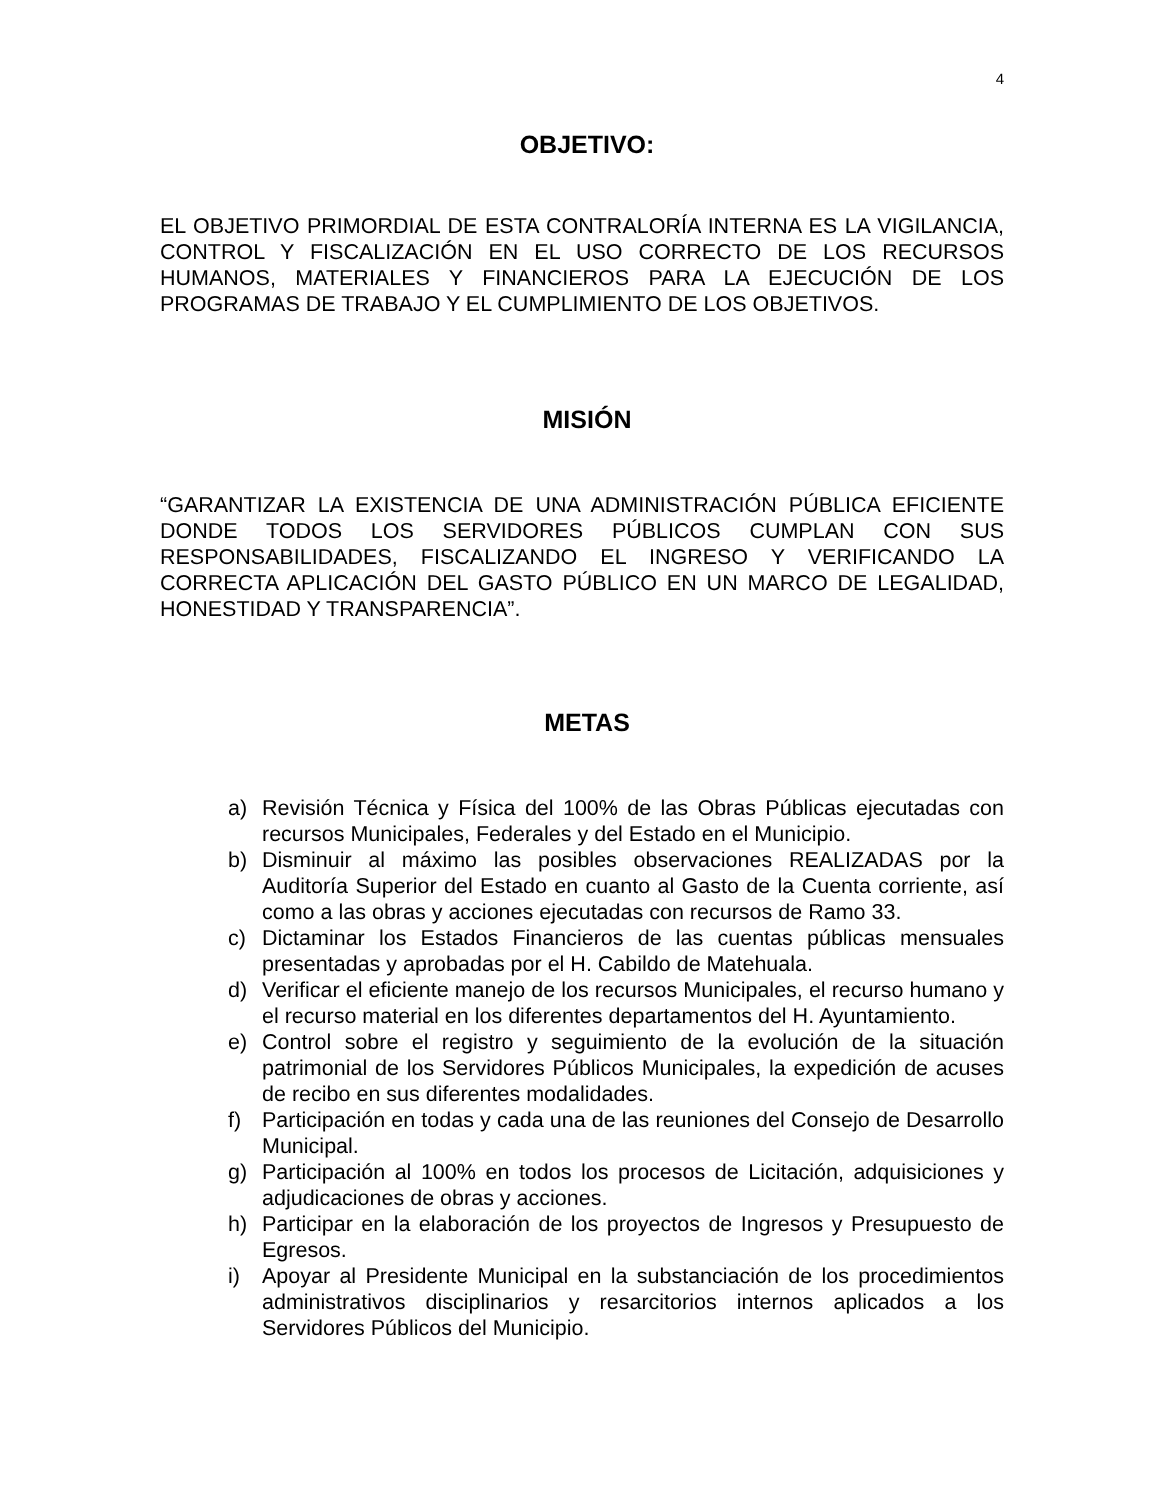4
OBJETIVO:
EL OBJETIVO PRIMORDIAL DE ESTA CONTRALORÍA INTERNA ES LA VIGILANCIA, CONTROL Y FISCALIZACIÓN EN EL USO CORRECTO DE LOS RECURSOS HUMANOS, MATERIALES Y FINANCIEROS PARA LA EJECUCIÓN DE LOS PROGRAMAS DE TRABAJO Y EL CUMPLIMIENTO DE LOS OBJETIVOS.
MISIÓN
“GARANTIZAR LA EXISTENCIA DE UNA ADMINISTRACIÓN PÚBLICA EFICIENTE DONDE TODOS LOS SERVIDORES PÚBLICOS CUMPLAN CON SUS RESPONSABILIDADES, FISCALIZANDO EL INGRESO Y VERIFICANDO LA CORRECTA APLICACIÓN DEL GASTO PÚBLICO EN UN MARCO DE LEGALIDAD, HONESTIDAD Y TRANSPARENCIA”.
METAS
a) Revisión Técnica y Física del 100% de las Obras Públicas ejecutadas con recursos Municipales, Federales y del Estado en el Municipio.
b) Disminuir al máximo las posibles observaciones REALIZADAS por la Auditoría Superior del Estado en cuanto al Gasto de la Cuenta corriente, así como a las obras y acciones ejecutadas con recursos de Ramo 33.
c) Dictaminar los Estados Financieros de las cuentas públicas mensuales presentadas y aprobadas por el H. Cabildo de Matehuala.
d) Verificar el eficiente manejo de los recursos Municipales, el recurso humano y el recurso material en los diferentes departamentos del H. Ayuntamiento.
e) Control sobre el registro y seguimiento de la evolución de la situación patrimonial de los Servidores Públicos Municipales, la expedición de acuses de recibo en sus diferentes modalidades.
f) Participación en todas y cada una de las reuniones del Consejo de Desarrollo Municipal.
g) Participación al 100% en todos los procesos de Licitación, adquisiciones y adjudicaciones de obras y acciones.
h) Participar en la elaboración de los proyectos de Ingresos y Presupuesto de Egresos.
i) Apoyar al Presidente Municipal en la substanciación de los procedimientos administrativos disciplinarios y resarcitorios internos aplicados a los Servidores Públicos del Municipio.